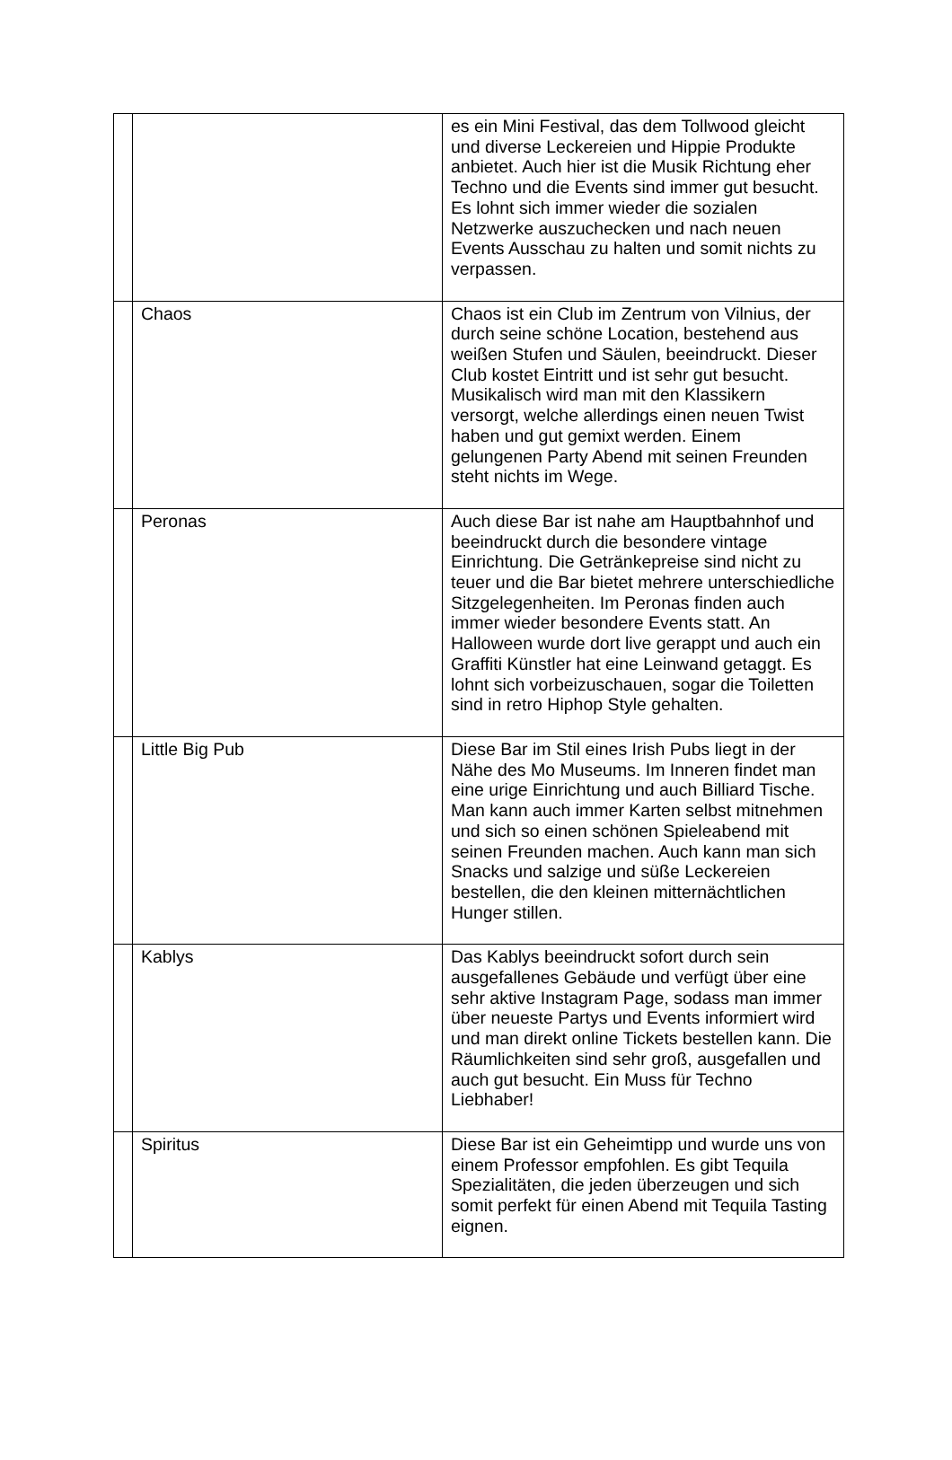| | | es ein Mini Festival, das dem Tollwood gleicht und diverse Leckereien und Hippie Produkte anbietet. Auch hier ist die Musik Richtung eher Techno und die Events sind immer gut besucht. Es lohnt sich immer wieder die sozialen Netzwerke auszuchecken und nach neuen Events Ausschau zu halten und somit nichts zu verpassen. |
| | Chaos | Chaos ist ein Club im Zentrum von Vilnius, der durch seine schöne Location, bestehend aus weißen Stufen und Säulen, beeindruckt. Dieser Club kostet Eintritt und ist sehr gut besucht. Musikalisch wird man mit den Klassikern versorgt, welche allerdings einen neuen Twist haben und gut gemixt werden. Einem gelungenen Party Abend mit seinen Freunden steht nichts im Wege. |
| | Peronas | Auch diese Bar ist nahe am Hauptbahnhof und beeindruckt durch die besondere vintage Einrichtung. Die Getränkepreise sind nicht zu teuer und die Bar bietet mehrere unterschiedliche Sitzgelegenheiten. Im Peronas finden auch immer wieder besondere Events statt. An Halloween wurde dort live gerappt und auch ein Graffiti Künstler hat eine Leinwand getaggt. Es lohnt sich vorbeizuschauen, sogar die Toiletten sind in retro Hiphop Style gehalten. |
| | Little Big Pub | Diese Bar im Stil eines Irish Pubs liegt in der Nähe des Mo Museums. Im Inneren findet man eine urige Einrichtung und auch Billiard Tische. Man kann auch immer Karten selbst mitnehmen und sich so einen schönen Spieleabend mit seinen Freunden machen. Auch kann man sich Snacks und salzige und süße Leckereien bestellen, die den kleinen mitternächtlichen Hunger stillen. |
| | Kablys | Das Kablys beeindruckt sofort durch sein ausgefallenes Gebäude und verfügt über eine sehr aktive Instagram Page, sodass man immer über neueste Partys und Events informiert wird und man direkt online Tickets bestellen kann. Die Räumlichkeiten sind sehr groß, ausgefallen und auch gut besucht. Ein Muss für Techno Liebhaber! |
| | Spiritus | Diese Bar ist ein Geheimtipp und wurde uns von einem Professor empfohlen. Es gibt Tequila Spezialitäten, die jeden überzeugen und sich somit perfekt für einen Abend mit Tequila Tasting eignen. |